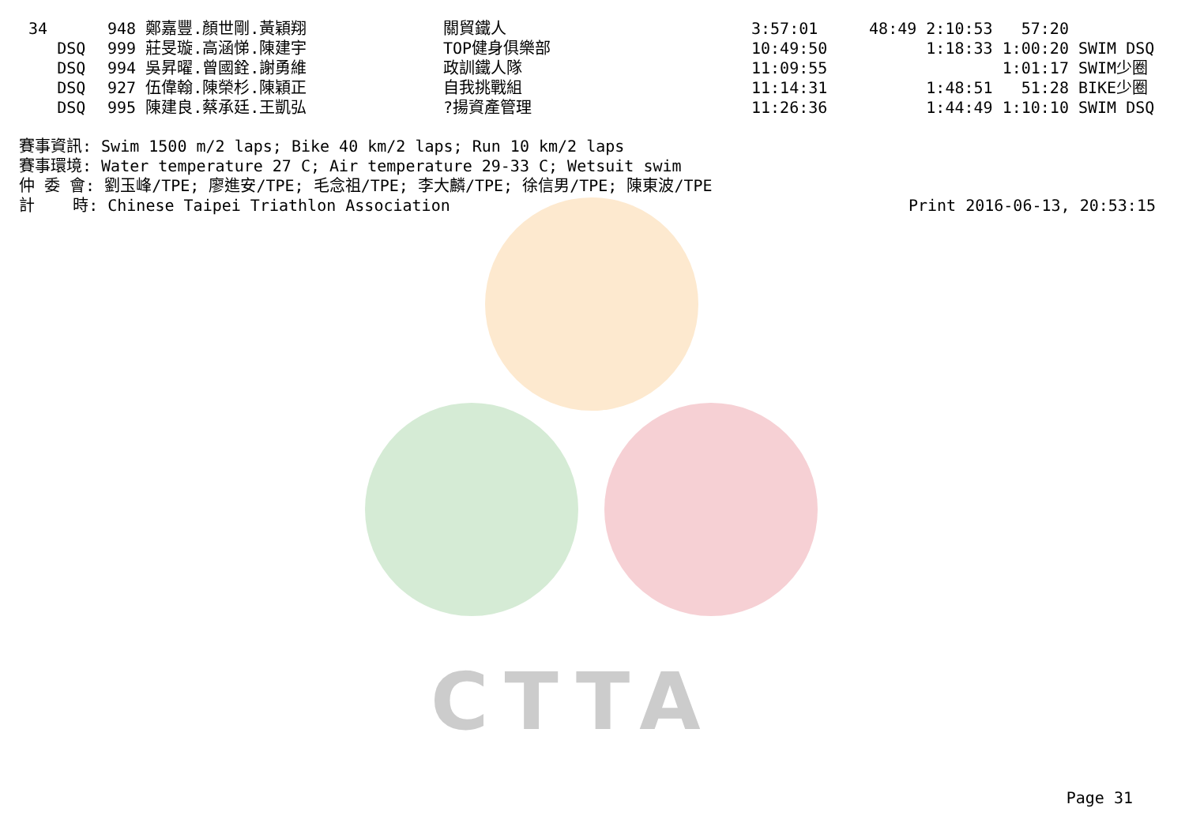CTTA
| 34 | 948 鄭嘉豐.顏世剛.黃穎翔 | 關貿鐵人 | 3:57:01 | 48:49 2:10:53 57:20 |
| DSQ | 999 莊旻璇.高涵悌.陳建宇 | TOP健身俱樂部 | 10:49:50 | 1:18:33 1:00:20 SWIM DSQ |
| DSQ | 994 吳昇曜.曾國銓.謝勇維 | 政訓鐵人隊 | 11:09:55 | 1:01:17 SWIM少圈 |
| DSQ | 927 伍偉翰.陳榮杉.陳穎正 | 自我挑戰組 | 11:14:31 | 1:48:51 51:28 BIKE少圈 |
| DSQ | 995 陳建良.蔡承廷.王凱弘 | ?揚資產管理 | 11:26:36 | 1:44:49 1:10:10 SWIM DSQ |
賽事資訊: Swim 1500 m/2 laps; Bike 40 km/2 laps; Run 10 km/2 laps 賽事環境: Water temperature 27 C; Air temperature 29-33 C; Wetsuit swim 仲 委 會: 劉玉峰/TPE; 廖進安/TPE; 毛念祖/TPE; 李大麟/TPE; 徐信男/TPE; 陳東波/TPE
計 時: Chinese Taipei Triathlon Association Print 2016-06-13, 20:53:15
Page 31